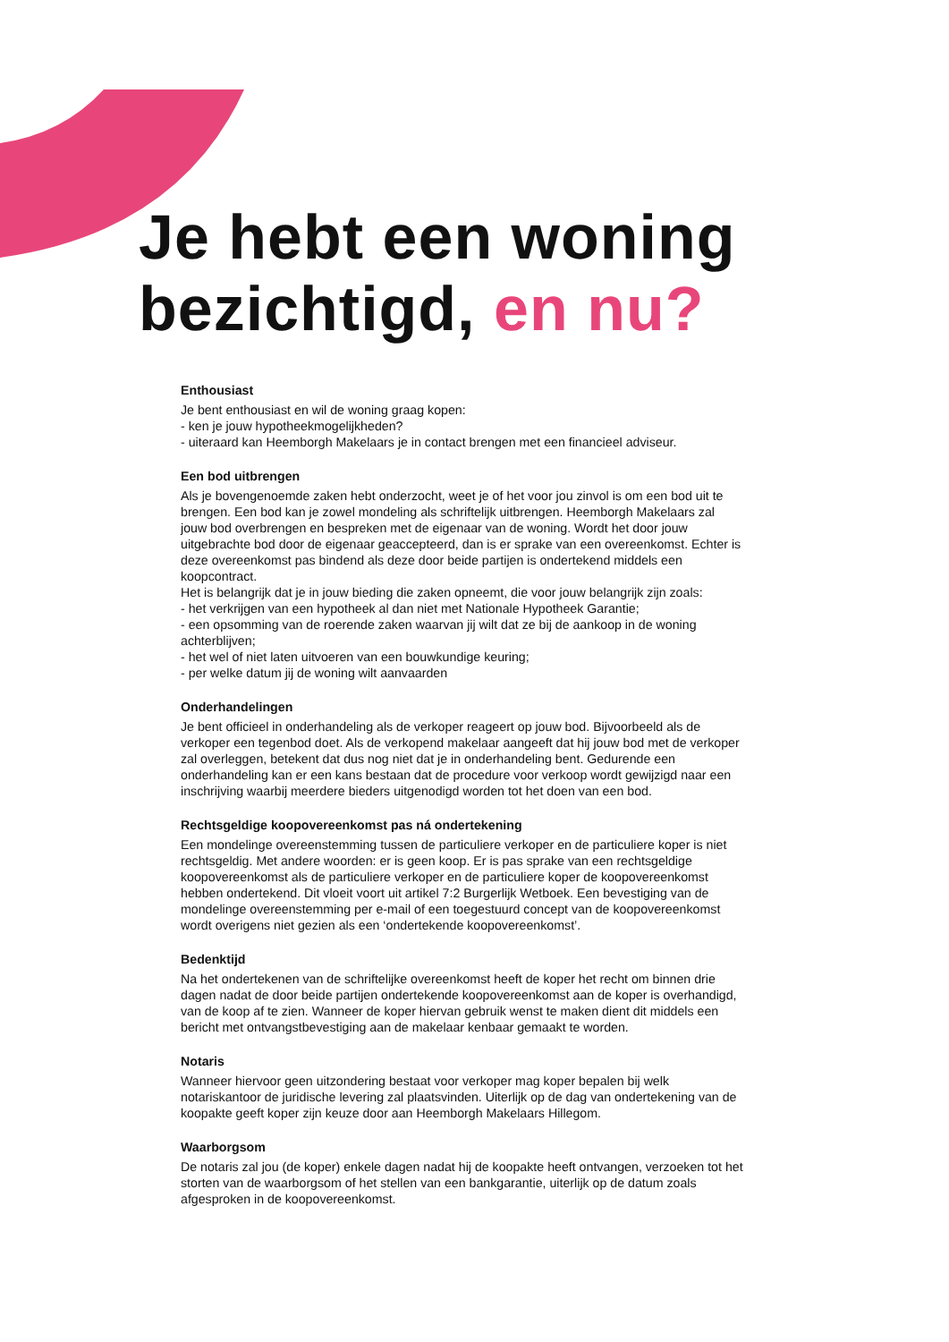Je hebt een woning
bezichtigd, en nu?
Enthousiast
Je bent enthousiast en wil de woning graag kopen:
- ken je jouw hypotheekmogelijkheden?
- uiteraard kan Heemborgh Makelaars je in contact brengen met een financieel adviseur.
Een bod uitbrengen
Als je bovengenoemde zaken hebt onderzocht, weet je of het voor jou zinvol is om een bod uit te brengen. Een bod kan je zowel mondeling als schriftelijk uitbrengen. Heemborgh Makelaars zal jouw bod overbrengen en bespreken met de eigenaar van de woning. Wordt het door jouw uitgebrachte bod door de eigenaar geaccepteerd, dan is er sprake van een overeenkomst. Echter is deze overeenkomst pas bindend als deze door beide partijen is ondertekend middels een koopcontract.
Het is belangrijk dat je in jouw bieding die zaken opneemt, die voor jouw belangrijk zijn zoals:
- het verkrijgen van een hypotheek al dan niet met Nationale Hypotheek Garantie;
- een opsomming van de roerende zaken waarvan jij wilt dat ze bij de aankoop in de woning achterblijven;
- het wel of niet laten uitvoeren van een bouwkundige keuring;
- per welke datum jij de woning wilt aanvaarden
Onderhandelingen
Je bent officieel in onderhandeling als de verkoper reageert op jouw bod. Bijvoorbeeld als de verkoper een tegenbod doet. Als de verkopend makelaar aangeeft dat hij jouw bod met de verkoper zal overleggen, betekent dat dus nog niet dat je in onderhandeling bent. Gedurende een onderhandeling kan er een kans bestaan dat de procedure voor verkoop wordt gewijzigd naar een inschrijving waarbij meerdere bieders uitgenodigd worden tot het doen van een bod.
Rechtsgeldige koopovereenkomst pas ná ondertekening
Een mondelinge overeenstemming tussen de particuliere verkoper en de particuliere koper is niet rechtsgeldig. Met andere woorden: er is geen koop. Er is pas sprake van een rechtsgeldige koopovereenkomst als de particuliere verkoper en de particuliere koper de koopovereenkomst hebben ondertekend. Dit vloeit voort uit artikel 7:2 Burgerlijk Wetboek. Een bevestiging van de mondelinge overeenstemming per e-mail of een toegestuurd concept van de koopovereenkomst wordt overigens niet gezien als een ‘ondertekende koopovereenkomst’.
Bedenktijd
Na het ondertekenen van de schriftelijke overeenkomst heeft de koper het recht om binnen drie dagen nadat de door beide partijen ondertekende koopovereenkomst aan de koper is overhandigd, van de koop af te zien. Wanneer de koper hiervan gebruik wenst te maken dient dit middels een bericht met ontvangstbevestiging aan de makelaar kenbaar gemaakt te worden.
Notaris
Wanneer hiervoor geen uitzondering bestaat voor verkoper mag koper bepalen bij welk notariskantoor de juridische levering zal plaatsvinden. Uiterlijk op de dag van ondertekening van de koopakte geeft koper zijn keuze door aan Heemborgh Makelaars Hillegom.
Waarborgsom
De notaris zal jou (de koper) enkele dagen nadat hij de koopakte heeft ontvangen, verzoeken tot het storten van de waarborgsom of het stellen van een bankgarantie, uiterlijk op de datum zoals afgesproken in de koopovereenkomst.